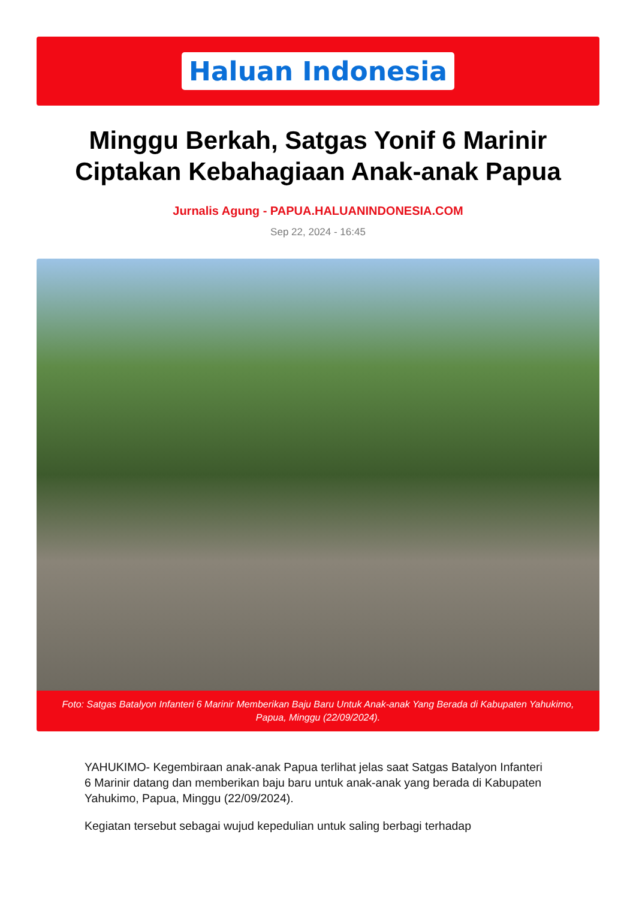Haluan Indonesia
Minggu Berkah, Satgas Yonif 6 Marinir Ciptakan Kebahagiaan Anak-anak Papua
Jurnalis Agung - PAPUA.HALUANINDONESIA.COM
Sep 22, 2024 - 16:45
Foto: Satgas Batalyon Infanteri 6 Marinir Memberikan Baju Baru Untuk Anak-anak Yang Berada di Kabupaten Yahukimo, Papua, Minggu (22/09/2024).
YAHUKIMO- Kegembiraan anak-anak Papua terlihat jelas saat Satgas Batalyon Infanteri 6 Marinir datang dan memberikan baju baru untuk anak-anak yang berada di Kabupaten Yahukimo, Papua, Minggu (22/09/2024).
Kegiatan tersebut sebagai wujud kepedulian untuk saling berbagi terhadap